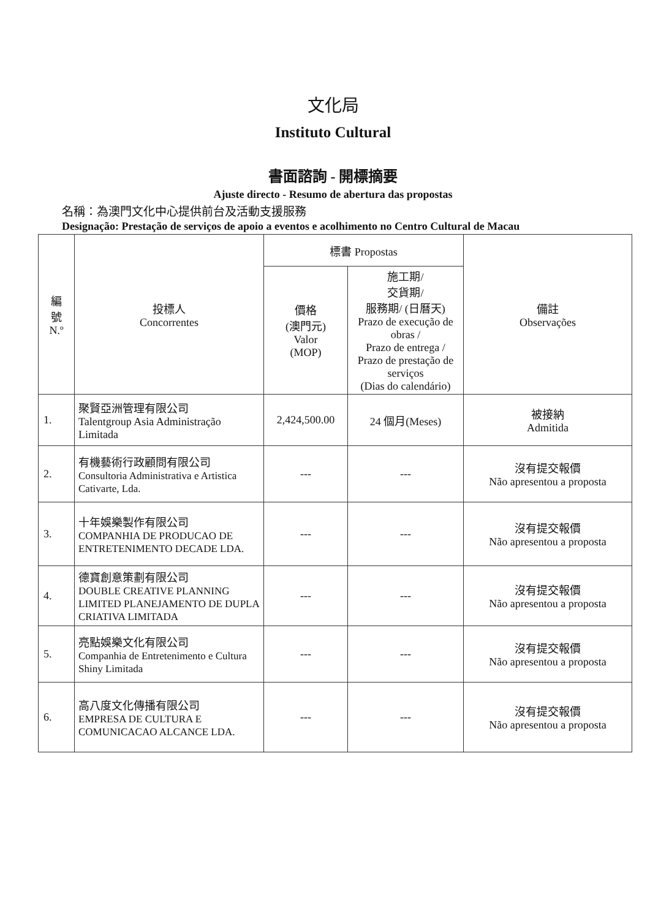文化局
Instituto Cultural
書面諮詢 - 開標摘要
Ajuste directo - Resumo de abertura das propostas
名稱：為澳門文化中心提供前台及活動支援服務
Designação: Prestação de serviços de apoio a eventos e acolhimento no Centro Cultural de Macau
| 編 號 N.º | 投標人 Concorrentes | 標書 Propostas | | 備註 Observações |
| --- | --- | --- | --- | --- |
| | | 價格 (澳門元) Valor (MOP) | 施工期/ 交貨期/ 服務期/ (日曆天) Prazo de execução de obras / Prazo de entrega / Prazo de prestação de serviços (Dias do calendário) | |
| 1. | 聚賢亞洲管理有限公司 Talentgroup Asia Administração Limitada | 2,424,500.00 | 24 個月(Meses) | 被接納 Admitida |
| 2. | 有機藝術行政顧問有限公司 Consultoria Administrativa e Artistica Cativarte, Lda. | --- | --- | 沒有提交報價 Não apresentou a proposta |
| 3. | 十年娛樂製作有限公司 COMPANHIA DE PRODUCAO DE ENTRETENIMENTO DECADE LDA. | --- | --- | 沒有提交報價 Não apresentou a proposta |
| 4. | 德寶創意策劃有限公司 DOUBLE CREATIVE PLANNING LIMITED PLANEJAMENTO DE DUPLA CRIATIVA LIMITADA | --- | --- | 沒有提交報價 Não apresentou a proposta |
| 5. | 亮點娛樂文化有限公司 Companhia de Entretenimento e Cultura Shiny Limitada | --- | --- | 沒有提交報價 Não apresentou a proposta |
| 6. | 高八度文化傳播有限公司 EMPRESA DE CULTURA E COMUNICACAO ALCANCE LDA. | --- | --- | 沒有提交報價 Não apresentou a proposta |